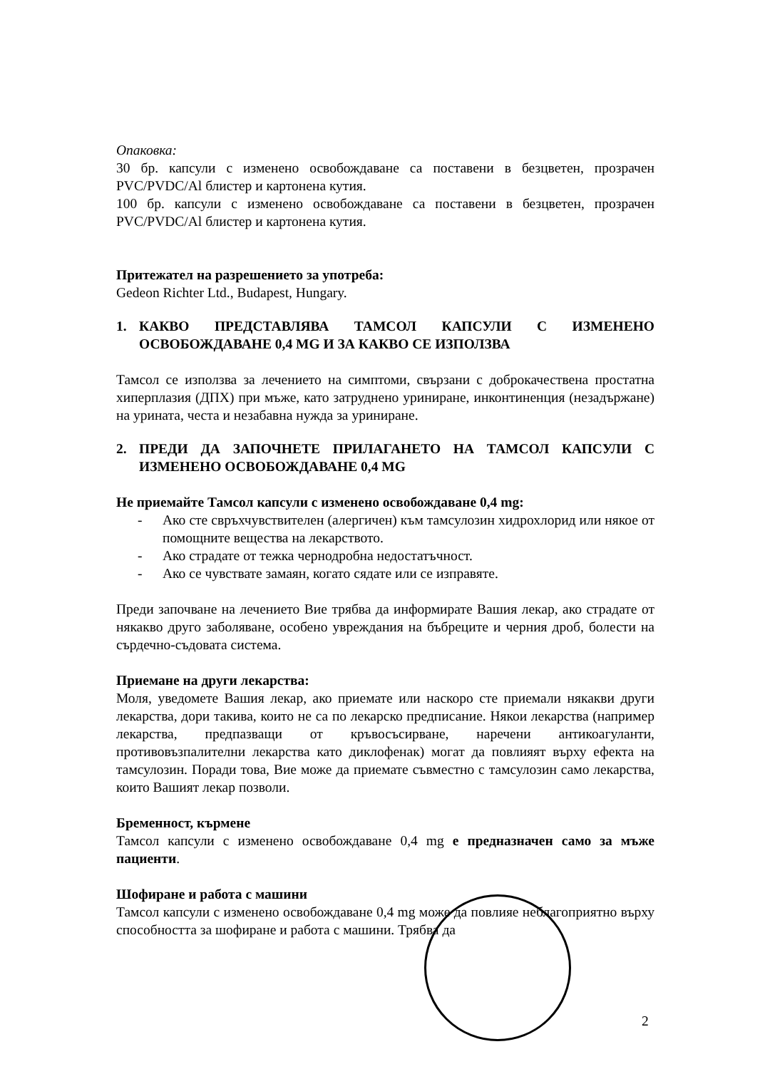Опаковка:
30 бр. капсули с изменено освобождаване са поставени в безцветен, прозрачен PVC/PVDC/Al блистер и картонена кутия.
100 бр. капсули с изменено освобождаване са поставени в безцветен, прозрачен PVC/PVDC/Al блистер и картонена кутия.
Притежател на разрешението за употреба:
Gedeon Richter Ltd., Budapest, Hungary.
1. КАКВО ПРЕДСТАВЛЯВА ТАМСОЛ КАПСУЛИ С ИЗМЕНЕНО ОСВОБОЖДАВАНЕ 0,4 MG И ЗА КАКВО СЕ ИЗПОЛЗВА
Тамсол се използва за лечението на симптоми, свързани с доброкачествена простатна хиперплазия (ДПХ) при мъже, като затруднено уриниране, инконтиненция (незадържане) на урината, честа и незабавна нужда за уриниране.
2. ПРЕДИ ДА ЗАПОЧНЕТЕ ПРИЛАГАНЕТО НА ТАМСОЛ КАПСУЛИ С ИЗМЕНЕНО ОСВОБОЖДАВАНЕ 0,4 MG
Не приемайте Тамсол капсули с изменено освобождаване 0,4 mg:
- Ако сте свръхчувствителен (алергичен) към тамсулозин хидрохлорид или някое от помощните вещества на лекарството.
- Ако страдате от тежка чернодробна недостатъчност.
- Ако се чувствате замаян, когато сядате или се изправяте.
Преди започване на лечението Вие трябва да информирате Вашия лекар, ако страдате от някакво друго заболяване, особено увреждания на бъбреците и черния дроб, болести на сърдечно-съдовата система.
Приемане на други лекарства:
Моля, уведомете Вашия лекар, ако приемате или наскоро сте приемали някакви други лекарства, дори такива, които не са по лекарско предписание. Някои лекарства (например лекарства, предпазващи от кръвосъсирване, наречени антикоагуланти, противовъзпалителни лекарства като диклофенак) могат да повлияят върху ефекта на тамсулозин. Поради това, Вие може да приемате съвместно с тамсулозин само лекарства, които Вашият лекар позволи.
Бременност, кърмене
Тамсол капсули с изменено освобождаване 0,4 mg е предназначен само за мъже пациенти.
Шофиране и работа с машини
Тамсол капсули с изменено освобождаване 0,4 mg може да повлияе неблагоприятно върху способността за шофиране и работа с машини. Трябва да
2